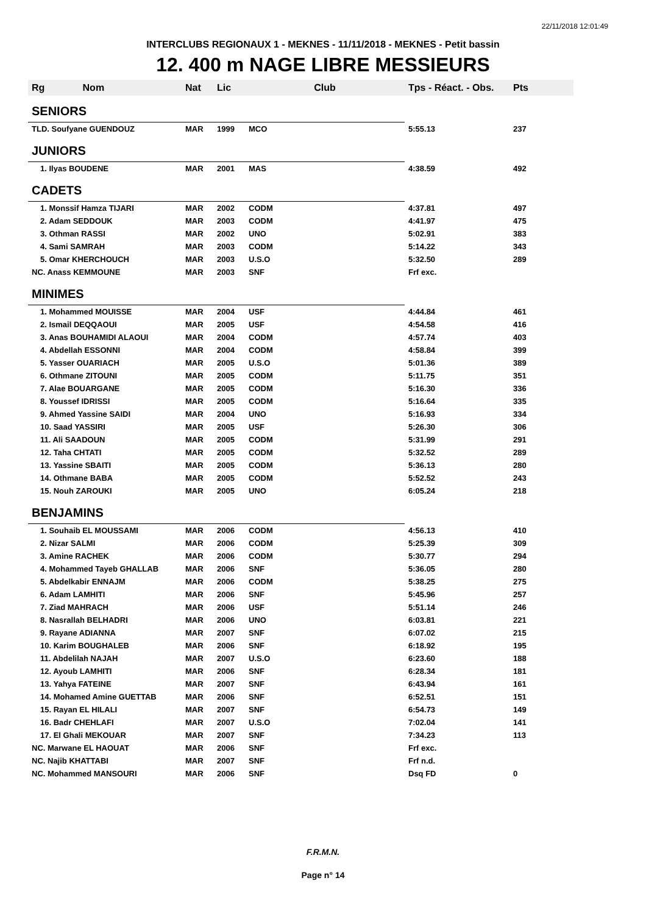22/11/2018 12:01:49
INTERCLUBS REGIONAUX 1 - MEKNES - 11/11/2018 - MEKNES - Petit bassin
12. 400 m NAGE LIBRE MESSIEURS
| Rg Nom | Nat | Lic | Club | Tps - Réact. - Obs. | Pts |
| --- | --- | --- | --- | --- | --- |
| SENIORS | | | | | |
| TLD. Soufyane GUENDOUZ | MAR | 1999 | MCO | 5:55.13 | 237 |
| JUNIORS | | | | | |
| 1. Ilyas BOUDENE | MAR | 2001 | MAS | 4:38.59 | 492 |
| CADETS | | | | | |
| 1. Monssif Hamza TIJARI | MAR | 2002 | CODM | 4:37.81 | 497 |
| 2. Adam SEDDOUK | MAR | 2003 | CODM | 4:41.97 | 475 |
| 3. Othman RASSI | MAR | 2002 | UNO | 5:02.91 | 383 |
| 4. Sami SAMRAH | MAR | 2003 | CODM | 5:14.22 | 343 |
| 5. Omar KHERCHOUCH | MAR | 2003 | U.S.O | 5:32.50 | 289 |
| NC. Anass KEMMOUNE | MAR | 2003 | SNF | Frf exc. | |
| MINIMES | | | | | |
| 1. Mohammed MOUISSE | MAR | 2004 | USF | 4:44.84 | 461 |
| 2. Ismail DEQQAOUI | MAR | 2005 | USF | 4:54.58 | 416 |
| 3. Anas BOUHAMIDI ALAOUI | MAR | 2004 | CODM | 4:57.74 | 403 |
| 4. Abdellah ESSONNI | MAR | 2004 | CODM | 4:58.84 | 399 |
| 5. Yasser OUARIACH | MAR | 2005 | U.S.O | 5:01.36 | 389 |
| 6. Othmane ZITOUNI | MAR | 2005 | CODM | 5:11.75 | 351 |
| 7. Alae BOUARGANE | MAR | 2005 | CODM | 5:16.30 | 336 |
| 8. Youssef IDRISSI | MAR | 2005 | CODM | 5:16.64 | 335 |
| 9. Ahmed Yassine SAIDI | MAR | 2004 | UNO | 5:16.93 | 334 |
| 10. Saad YASSIRI | MAR | 2005 | USF | 5:26.30 | 306 |
| 11. Ali SAADOUN | MAR | 2005 | CODM | 5:31.99 | 291 |
| 12. Taha CHTATI | MAR | 2005 | CODM | 5:32.52 | 289 |
| 13. Yassine SBAITI | MAR | 2005 | CODM | 5:36.13 | 280 |
| 14. Othmane BABA | MAR | 2005 | CODM | 5:52.52 | 243 |
| 15. Nouh ZAROUKI | MAR | 2005 | UNO | 6:05.24 | 218 |
| BENJAMINS | | | | | |
| 1. Souhaib EL MOUSSAMI | MAR | 2006 | CODM | 4:56.13 | 410 |
| 2. Nizar SALMI | MAR | 2006 | CODM | 5:25.39 | 309 |
| 3. Amine RACHEK | MAR | 2006 | CODM | 5:30.77 | 294 |
| 4. Mohammed Tayeb GHALLAB | MAR | 2006 | SNF | 5:36.05 | 280 |
| 5. Abdelkabir ENNAJM | MAR | 2006 | CODM | 5:38.25 | 275 |
| 6. Adam LAMHITI | MAR | 2006 | SNF | 5:45.96 | 257 |
| 7. Ziad MAHRACH | MAR | 2006 | USF | 5:51.14 | 246 |
| 8. Nasrallah BELHADRI | MAR | 2006 | UNO | 6:03.81 | 221 |
| 9. Rayane ADIANNA | MAR | 2007 | SNF | 6:07.02 | 215 |
| 10. Karim BOUGHALEB | MAR | 2006 | SNF | 6:18.92 | 195 |
| 11. Abdelilah NAJAH | MAR | 2007 | U.S.O | 6:23.60 | 188 |
| 12. Ayoub LAMHITI | MAR | 2006 | SNF | 6:28.34 | 181 |
| 13. Yahya FATEINE | MAR | 2007 | SNF | 6:43.94 | 161 |
| 14. Mohamed Amine GUETTAB | MAR | 2006 | SNF | 6:52.51 | 151 |
| 15. Rayan EL HILALI | MAR | 2007 | SNF | 6:54.73 | 149 |
| 16. Badr CHEHLAFI | MAR | 2007 | U.S.O | 7:02.04 | 141 |
| 17. El Ghali MEKOUAR | MAR | 2007 | SNF | 7:34.23 | 113 |
| NC. Marwane EL HAOUAT | MAR | 2006 | SNF | Frf exc. | |
| NC. Najib KHATTABI | MAR | 2007 | SNF | Frf n.d. | |
| NC. Mohammed MANSOURI | MAR | 2006 | SNF | Dsq FD | 0 |
F.R.M.N.
Page n° 14